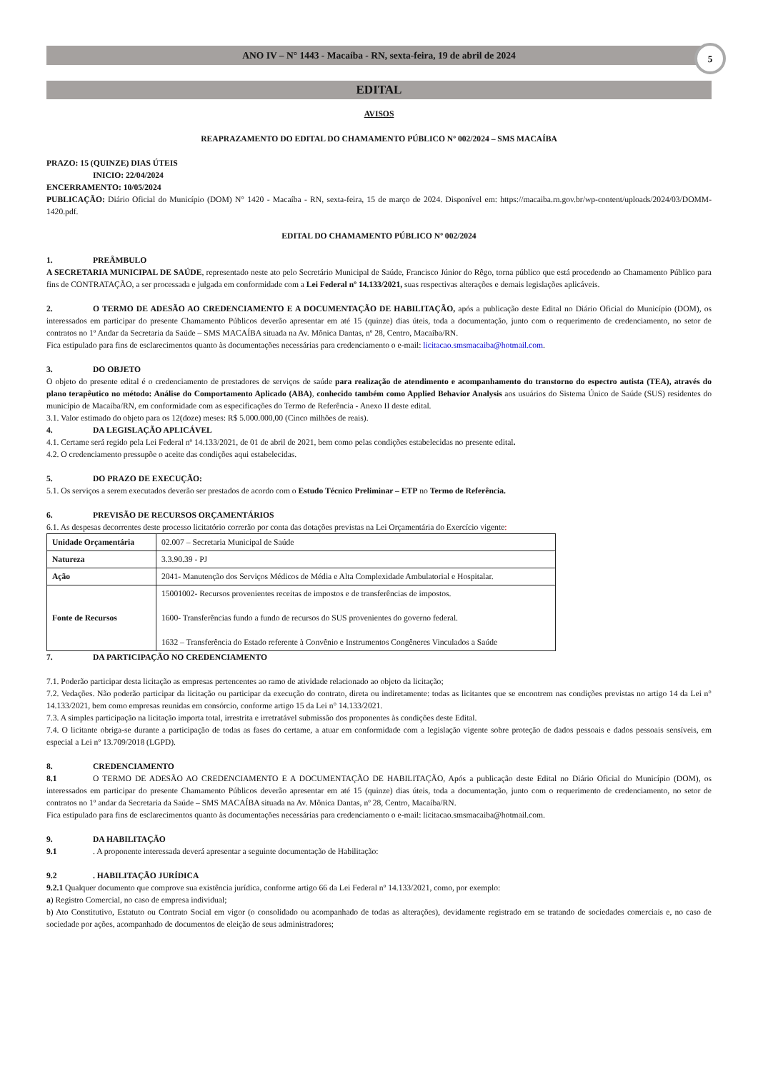ANO IV – N° 1443 - Macaíba - RN, sexta-feira, 19 de abril de 2024
5
EDITAL
AVISOS
REAPRAZAMENTO DO EDITAL DO CHAMAMENTO PÚBLICO Nº 002/2024 – SMS MACAÍBA
PRAZO: 15 (QUINZE) DIAS ÚTEIS
INICIO: 22/04/2024
ENCERRAMENTO: 10/05/2024
PUBLICAÇÃO: Diário Oficial do Município (DOM) N° 1420 - Macaíba - RN, sexta-feira, 15 de março de 2024. Disponível em: https://macaiba.rn.gov.br/wp-content/uploads/2024/03/DOMM-1420.pdf.
EDITAL DO CHAMAMENTO PÚBLICO Nº 002/2024
1. PREÂMBULO
A SECRETARIA MUNICIPAL DE SAÚDE, representado neste ato pelo Secretário Municipal de Saúde, Francisco Júnior do Rêgo, torna público que está procedendo ao Chamamento Público para fins de CONTRATAÇÃO, a ser processada e julgada em conformidade com a Lei Federal nº 14.133/2021, suas respectivas alterações e demais legislações aplicáveis.
2. O TERMO DE ADESÃO AO CREDENCIAMENTO E A DOCUMENTAÇÃO DE HABILITAÇÃO, após a publicação deste Edital no Diário Oficial do Município (DOM), os interessados em participar do presente Chamamento Públicos deverão apresentar em até 15 (quinze) dias úteis, toda a documentação, junto com o requerimento de credenciamento, no setor de contratos no 1º Andar da Secretaria da Saúde – SMS MACAÍBA situada na Av. Mônica Dantas, nº 28, Centro, Macaíba/RN.
Fica estipulado para fins de esclarecimentos quanto às documentações necessárias para credenciamento o e-mail: licitacao.smsmacaiba@hotmail.com.
3. DO OBJETO
O objeto do presente edital é o credenciamento de prestadores de serviços de saúde para realização de atendimento e acompanhamento do transtorno do espectro autista (TEA), através do plano terapêutico no método: Análise do Comportamento Aplicado (ABA), conhecido também como Applied Behavior Analysis aos usuários do Sistema Único de Saúde (SUS) residentes do município de Macaíba/RN, em conformidade com as especificações do Termo de Referência - Anexo II deste edital.
3.1. Valor estimado do objeto para os 12(doze) meses: R$ 5.000.000,00 (Cinco milhões de reais).
4. DA LEGISLAÇÃO APLICÁVEL
4.1. Certame será regido pela Lei Federal nº 14.133/2021, de 01 de abril de 2021, bem como pelas condições estabelecidas no presente edital.
4.2. O credenciamento pressupõe o aceite das condições aqui estabelecidas.
5. DO PRAZO DE EXECUÇÃO:
5.1. Os serviços a serem executados deverão ser prestados de acordo com o Estudo Técnico Preliminar – ETP no Termo de Referência.
6. PREVISÃO DE RECURSOS ORÇAMENTÁRIOS
6.1. As despesas decorrentes deste processo licitatório correrão por conta das dotações previstas na Lei Orçamentária do Exercício vigente:
| Unidade Orçamentária | 02.007 – Secretaria Municipal de Saúde |
| Natureza | 3.3.90.39 - PJ |
| Ação | 2041- Manutenção dos Serviços Médicos de Média e Alta Complexidade Ambulatorial e Hospitalar. |
| Fonte de Recursos | 15001002- Recursos provenientes receitas de impostos e de transferências de impostos. 1600- Transferências fundo a fundo de recursos do SUS provenientes do governo federal. 1632 – Transferência do Estado referente à Convênio e Instrumentos Congêneres Vinculados a Saúde |
7. DA PARTICIPAÇÃO NO CREDENCIAMENTO
7.1. Poderão participar desta licitação as empresas pertencentes ao ramo de atividade relacionado ao objeto da licitação;
7.2. Vedações. Não poderão participar da licitação ou participar da execução do contrato, direta ou indiretamente: todas as licitantes que se encontrem nas condições previstas no artigo 14 da Lei n° 14.133/2021, bem como empresas reunidas em consórcio, conforme artigo 15 da Lei n° 14.133/2021.
7.3. A simples participação na licitação importa total, irrestrita e irretratável submissão dos proponentes às condições deste Edital.
7.4. O licitante obriga-se durante a participação de todas as fases do certame, a atuar em conformidade com a legislação vigente sobre proteção de dados pessoais e dados pessoais sensíveis, em especial a Lei nº 13.709/2018 (LGPD).
8. CREDENCIAMENTO
8.1 O TERMO DE ADESÃO AO CREDENCIAMENTO E A DOCUMENTAÇÃO DE HABILITAÇÃO, Após a publicação deste Edital no Diário Oficial do Município (DOM), os interessados em participar do presente Chamamento Públicos deverão apresentar em até 15 (quinze) dias úteis, toda a documentação, junto com o requerimento de credenciamento, no setor de contratos no 1º andar da Secretaria da Saúde – SMS MACAÍBA situada na Av. Mônica Dantas, nº 28, Centro, Macaíba/RN.
Fica estipulado para fins de esclarecimentos quanto às documentações necessárias para credenciamento o e-mail: licitacao.smsmacaiba@hotmail.com.
9. DA HABILITAÇÃO
9.1. A proponente interessada deverá apresentar a seguinte documentação de Habilitação:
9.2. HABILITAÇÃO JURÍDICA
9.2.1 Qualquer documento que comprove sua existência jurídica, conforme artigo 66 da Lei Federal nº 14.133/2021, como, por exemplo:
a) Registro Comercial, no caso de empresa individual;
b) Ato Constitutivo, Estatuto ou Contrato Social em vigor (o consolidado ou acompanhado de todas as alterações), devidamente registrado em se tratando de sociedades comerciais e, no caso de sociedade por ações, acompanhado de documentos de eleição de seus administradores;